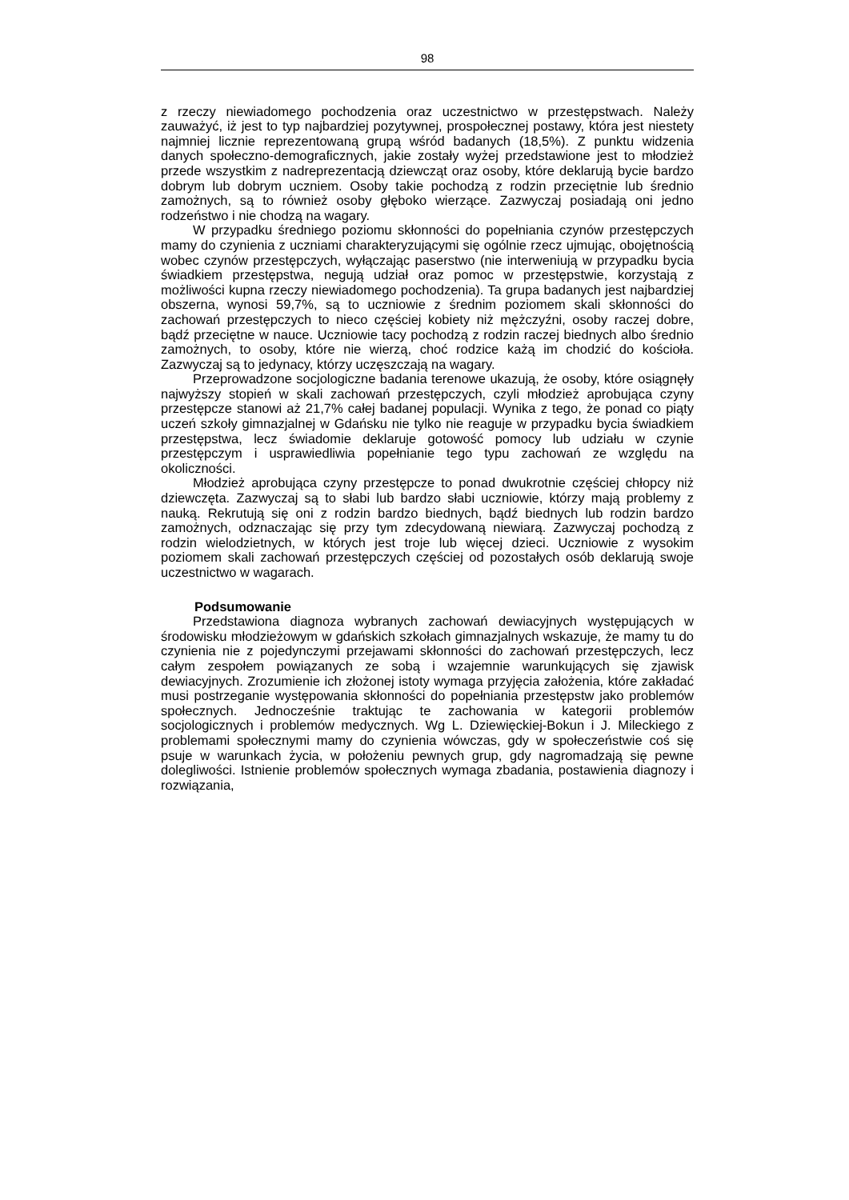98
z rzeczy niewiadomego pochodzenia oraz uczestnictwo w przestępstwach. Należy zauważyć, iż jest to typ najbardziej pozytywnej, prospołecznej postawy, która jest niestety najmniej licznie reprezentowaną grupą wśród badanych (18,5%). Z punktu widzenia danych społeczno-demograficznych, jakie zostały wyżej przedstawione jest to młodzież przede wszystkim z nadreprezentacją dziewcząt oraz osoby, które deklarują bycie bardzo dobrym lub dobrym uczniem. Osoby takie pochodzą z rodzin przeciętnie lub średnio zamożnych, są to również osoby głęboko wierzące. Zazwyczaj posiadają oni jedno rodzeństwo i nie chodzą na wagary.
W przypadku średniego poziomu skłonności do popełniania czynów przestępczych mamy do czynienia z uczniami charakteryzującymi się ogólnie rzecz ujmując, obojętnością wobec czynów przestępczych, wyłączając paserstwo (nie interweniują w przypadku bycia świadkiem przestępstwa, negują udział oraz pomoc w przestępstwie, korzystają z możliwości kupna rzeczy niewiadomego pochodzenia). Ta grupa badanych jest najbardziej obszerna, wynosi 59,7%, są to uczniowie z średnim poziomem skali skłonności do zachowań przestępczych to nieco częściej kobiety niż mężczyźni, osoby raczej dobre, bądź przeciętne w nauce. Uczniowie tacy pochodzą z rodzin raczej biednych albo średnio zamożnych, to osoby, które nie wierzą, choć rodzice każą im chodzić do kościoła. Zazwyczaj są to jedynacy, którzy uczęszczają na wagary.
Przeprowadzone socjologiczne badania terenowe ukazują, że osoby, które osiągnęły najwyższy stopień w skali zachowań przestępczych, czyli młodzież aprobująca czyny przestępcze stanowi aż 21,7% całej badanej populacji. Wynika z tego, że ponad co piąty uczeń szkoły gimnazjalnej w Gdańsku nie tylko nie reaguje w przypadku bycia świadkiem przestępstwa, lecz świadomie deklaruje gotowość pomocy lub udziału w czynie przestępczym i usprawiedliwia popełnianie tego typu zachowań ze względu na okoliczności.
Młodzież aprobująca czyny przestępcze to ponad dwukrotnie częściej chłopcy niż dziewczęta. Zazwyczaj są to słabi lub bardzo słabi uczniowie, którzy mają problemy z nauką. Rekrutują się oni z rodzin bardzo biednych, bądź biednych lub rodzin bardzo zamożnych, odznaczając się przy tym zdecydowaną niewiarą. Zazwyczaj pochodzą z rodzin wielodzietnych, w których jest troje lub więcej dzieci. Uczniowie z wysokim poziomem skali zachowań przestępczych częściej od pozostałych osób deklarują swoje uczestnictwo w wagarach.
Podsumowanie
Przedstawiona diagnoza wybranych zachowań dewiacyjnych występujących w środowisku młodzieżowym w gdańskich szkołach gimnazjalnych wskazuje, że mamy tu do czynienia nie z pojedynczymi przejawami skłonności do zachowań przestępczych, lecz całym zespołem powiązanych ze sobą i wzajemnie warunkujących się zjawisk dewiacyjnych. Zrozumienie ich złożonej istoty wymaga przyjęcia założenia, które zakładać musi postrzeganie występowania skłonności do popełniania przestępstw jako problemów społecznych. Jednocześnie traktując te zachowania w kategorii problemów socjologicznych i problemów medycznych. Wg L. Dziewięckiej-Bokun i J. Mileckiego z problemami społecznymi mamy do czynienia wówczas, gdy w społeczeństwie coś się psuje w warunkach życia, w położeniu pewnych grup, gdy nagromadzają się pewne dolegliwości. Istnienie problemów społecznych wymaga zbadania, postawienia diagnozy i rozwiązania,